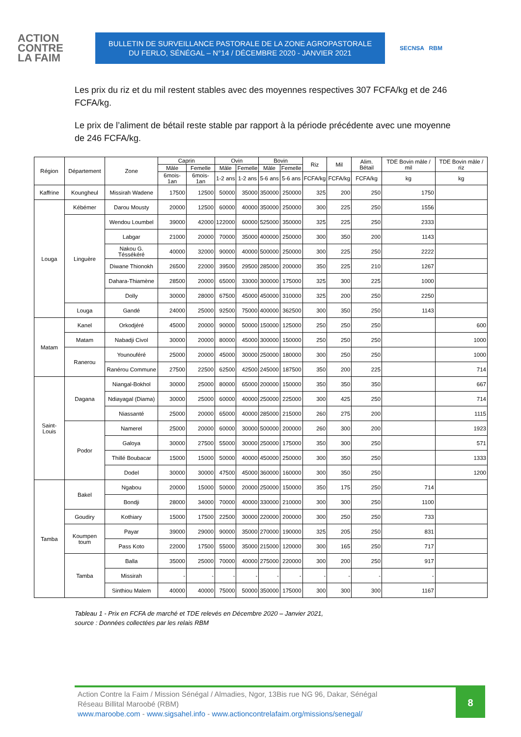ACTION
CONTRE
LA FAIM
BULLETIN DE SURVEILLANCE PASTORALE DE LA ZONE AGROPASTORALE
DU FERLO, SÉNÉGAL – N°14 / DÉCEMBRE 2020 - JANVIER 2021
SECNSA RBM
Les prix du riz et du mil restent stables avec des moyennes respectives 307 FCFA/kg et de 246 FCFA/kg.
Le prix de l’aliment de bétail reste stable par rapport à la période précédente avec une moyenne de 246 FCFA/kg.
| Région | Département | Zone | Caprin | | Ovin | | Bovin | | Riz | Mil | Alim. Bétail | TDE Bovin mâle / mil | TDE Bovin mâle / riz |
| --- | --- | --- | --- | --- | --- | --- | --- | --- | --- | --- | --- | --- | --- |
| | | | Mâle | Femelle | Mâle | Femelle | Mâle | Femelle | | | | | |
| | | | 6mois-1an | 6mois-1an | 1-2 ans | 1-2 ans | 5-6 ans | 5-6 ans | FCFA/kg | FCFA/kg | FCFA/kg | kg | kg |
| Kaffrine | Koungheul | Missirah Wadene | 17500 | 12500 | 50000 | 35000 | 350000 | 250000 | 325 | 200 | 250 | 1750 | |
| Louga | Kébémer | Darou Mousty | 20000 | 12500 | 60000 | 40000 | 350000 | 250000 | 300 | 225 | 250 | 1556 | |
| | Linguère | Wendou Loumbel | 39000 | 42000 | 122000 | 60000 | 525000 | 350000 | 325 | 225 | 250 | 2333 | |
| | | Labgar | 21000 | 20000 | 70000 | 35000 | 400000 | 250000 | 300 | 350 | 200 | 1143 | |
| | | Nakou G. Téssékéré | 40000 | 32000 | 90000 | 40000 | 500000 | 250000 | 300 | 225 | 250 | 2222 | |
| | | Diwane Thionokh | 26500 | 22000 | 39500 | 29500 | 285000 | 200000 | 350 | 225 | 210 | 1267 | |
| | | Dahara-Thiamène | 28500 | 20000 | 65000 | 33000 | 300000 | 175000 | 325 | 300 | 225 | 1000 | |
| | | Dolly | 30000 | 28000 | 67500 | 45000 | 450000 | 310000 | 325 | 200 | 250 | 2250 | |
| | Louga | Gandé | 24000 | 25000 | 92500 | 75000 | 400000 | 362500 | 300 | 350 | 250 | 1143 | |
| Matam | Kanel | Orkodjéré | 45000 | 20000 | 90000 | 50000 | 150000 | 125000 | 250 | 250 | 250 | | 600 |
| | Matam | Nabadji Civol | 30000 | 20000 | 80000 | 45000 | 300000 | 150000 | 250 | 250 | 250 | | 1000 |
| | Ranerou | Younouféré | 25000 | 20000 | 45000 | 30000 | 250000 | 180000 | 300 | 250 | 250 | | 1000 |
| | | Ranérou Commune | 27500 | 22500 | 62500 | 42500 | 245000 | 187500 | 350 | 200 | 225 | | 714 |
| Saint-Louis | Dagana | Niangal-Bokhol | 30000 | 25000 | 80000 | 65000 | 200000 | 150000 | 350 | 350 | 350 | | 667 |
| | | Ndiayagal (Diama) | 30000 | 25000 | 60000 | 40000 | 250000 | 225000 | 300 | 425 | 250 | | 714 |
| | | Niassanté | 25000 | 20000 | 65000 | 40000 | 285000 | 215000 | 260 | 275 | 200 | | 1115 |
| | Podor | Namerel | 25000 | 20000 | 60000 | 30000 | 500000 | 200000 | 260 | 300 | 200 | | 1923 |
| | | Galoya | 30000 | 27500 | 55000 | 30000 | 250000 | 175000 | 350 | 300 | 250 | | 571 |
| | | Thillé Boubacar | 15000 | 15000 | 50000 | 40000 | 450000 | 250000 | 300 | 350 | 250 | | 1333 |
| | | Dodel | 30000 | 30000 | 47500 | 45000 | 360000 | 160000 | 300 | 350 | 250 | | 1200 |
| Tamba | Bakel | Ngabou | 20000 | 15000 | 50000 | 20000 | 250000 | 150000 | 350 | 175 | 250 | 714 | |
| | | Bondji | 28000 | 34000 | 70000 | 40000 | 330000 | 210000 | 300 | 300 | 250 | 1100 | |
| | Goudiry | Kothiary | 15000 | 17500 | 22500 | 30000 | 220000 | 200000 | 300 | 250 | 250 | 733 | |
| | Koumpen toum | Payar | 39000 | 29000 | 90000 | 35000 | 270000 | 190000 | 325 | 205 | 250 | 831 | |
| | | Pass Koto | 22000 | 17500 | 55000 | 35000 | 215000 | 120000 | 300 | 165 | 250 | 717 | |
| | Tamba | Balla | 35000 | 25000 | 70000 | 40000 | 275000 | 220000 | 300 | 200 | 250 | 917 | |
| | | Missirah | - | - | - | - | - | - | - | - | - | - | |
| | | Sinthiou Malem | 40000 | 40000 | 75000 | 50000 | 350000 | 175000 | 300 | 300 | 300 | 1167 | |
Tableau 1 - Prix en FCFA de marché et TDE relevés en Décembre 2020 – Janvier 2021,
source : Données collectées par les relais RBM
Action Contre la Faim / Mission Sénégal / Almadies, Ngor, 13Bis rue NG 96, Dakar, Sénégal
Réseau Billital Maroobé (RBM)
www.maroobe.com - www.sigsahel.info - www.actioncontrelafaim.org/missions/senegal/
8